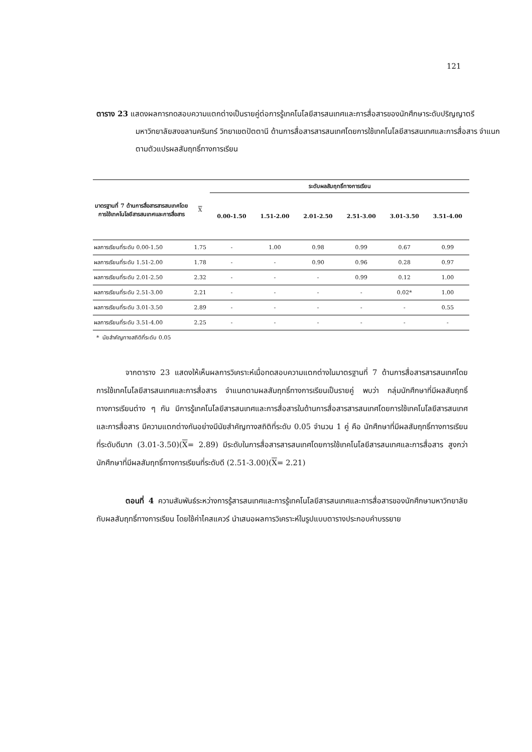121
ตาราง 23 แสดงผลการทดสอบความแตกต่างเป็นรายคู่ต่อการรู้เทคโนโลยีสารสนเทศและการสื่อสารของนักศึกษาระดับปริญญาตรี มหาวิทยาลัยสงขลานครินทร์ วิทยาเขตปัตตานี ด้านการสื่อสารสารสนเทศโดยการใช้เทคโนโลยีสารสนเทศและการสื่อสาร จำแนกตามตัวแปรผลสัมฤทธิ์ทางการเรียน
| มาตรฐานที่ 7 ด้านการสื่อสารสารสนเทศโดยการใช้เทคโนโลยีสารสนเทศและการสื่อสาร | X | ระดับผลสัมฤทธิ์ทางการเรียน | | | | | |
| --- | --- | --- | --- | --- | --- | --- | --- |
| | | 0.00-1.50 | 1.51-2.00 | 2.01-2.50 | 2.51-3.00 | 3.01-3.50 | 3.51-4.00 |
| ผลการเรียนที่ระดับ 0.00-1.50 | 1.75 | - | 1.00 | 0.98 | 0.99 | 0.67 | 0.99 |
| ผลการเรียนที่ระดับ 1.51-2.00 | 1.78 | - | - | 0.90 | 0.96 | 0.28 | 0.97 |
| ผลการเรียนที่ระดับ 2.01-2.50 | 2.32 | - | - | - | 0.99 | 0.12 | 1.00 |
| ผลการเรียนที่ระดับ 2.51-3.00 | 2.21 | - | - | - | - | 0.02* | 1.00 |
| ผลการเรียนที่ระดับ 3.01-3.50 | 2.89 | - | - | - | - | - | 0.55 |
| ผลการเรียนที่ระดับ 3.51-4.00 | 2.25 | - | - | - | - | - | - |
* นัยสำคัญทางสถิติที่ระดับ 0.05
จากตาราง 23 แสดงให้เห็นผลการวิเคราะห์เมื่อทดสอบความแตกต่างในมาตรฐานที่ 7 ด้านการสื่อสารสารสนเทศโดยการใช้เทคโนโลยีสารสนเทศและการสื่อสาร จำแนกตามผลสัมฤทธิ์ทางการเรียนเป็นรายคู่ พบว่า กลุ่มนักศึกษาที่มีผลสัมฤทธิ์ทางการเรียนต่าง ๆ กัน มีการรู้เทคโนโลยีสารสนเทศและการสื่อสารในด้านการสื่อสารสารสนเทศโดยการใช้เทคโนโลยีสารสนเทศและการสื่อสาร มีความแตกต่างกันอย่างมีนัยสำคัญทางสถิติที่ระดับ 0.05 จำนวน 1 คู่ คือ นักศึกษาที่มีผลสัมฤทธิ์ทางการเรียนที่ระดับดีมาก (3.01-3.50)(X= 2.89) มีระดับในการสื่อสารสารสนเทศโดยการใช้เทคโนโลยีสารสนเทศและการสื่อสาร สูงกว่า นักศึกษาที่มีผลสัมฤทธิ์ทางการเรียนที่ระดับดี (2.51-3.00)(X= 2.21)
ตอนที่ 4 ความสัมพันธ์ระหว่างการรู้สารสนเทศและการรู้เทคโนโลยีสารสนเทศและการสื่อสารของนักศึกษามหาวิทยาลัยกับผลสัมฤทธิ์ทางการเรียน โดยใช้ค่าไคสแควร์ นำเสนอผลการวิเคราะห์ในรูปแบบตารางประกอบคำบรรยาย